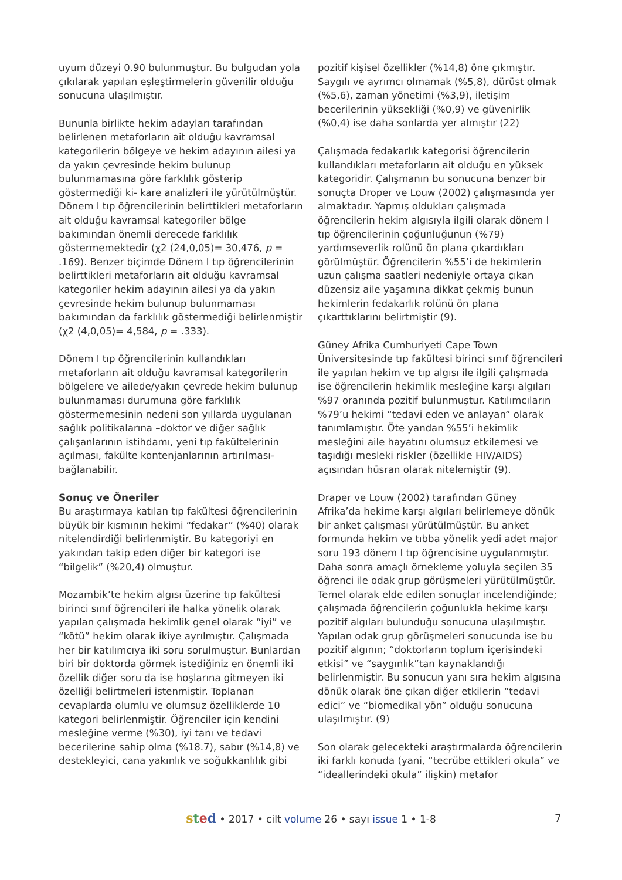uyum düzeyi 0.90 bulunmuştur. Bu bulgudan yola çıkılarak yapılan eşleştirmelerin güvenilir olduğu sonucuna ulaşılmıştır.
Bununla birlikte hekim adayları tarafından belirlenen metaforların ait olduğu kavramsal kategorilerin bölgeye ve hekim adayının ailesi ya da yakın çevresinde hekim bulunup bulunmamasına göre farklılık gösterip göstermediği ki- kare analizleri ile yürütülmüştür. Dönem I tıp öğrencilerinin belirttikleri metaforların ait olduğu kavramsal kategoriler bölge bakımından önemli derecede farklılık göstermemektedir (χ2 (24,0,05)= 30,476, p = .169). Benzer biçimde Dönem I tıp öğrencilerinin belirttikleri metaforların ait olduğu kavramsal kategoriler hekim adayının ailesi ya da yakın çevresinde hekim bulunup bulunmaması bakımından da farklılık göstermediği belirlenmiştir (χ2 (4,0,05)= 4,584, p = .333).
Dönem I tıp öğrencilerinin kullandıkları metaforların ait olduğu kavramsal kategorilerin bölgelere ve ailede/yakın çevrede hekim bulunup bulunmaması durumuna göre farklılık göstermemesinin nedeni son yıllarda uygulanan sağlık politikalarına –doktor ve diğer sağlık çalışanlarının istihdamı, yeni tıp fakültelerinin açılması, fakülte kontenjanlarının artırılması-bağlanabilir.
Sonuç ve Öneriler
Bu araştırmaya katılan tıp fakültesi öğrencilerinin büyük bir kısmının hekimi “fedakar” (%40) olarak nitelendirdiği belirlenmiştir. Bu kategoriyi en yakından takip eden diğer bir kategori ise “bilgelik” (%20,4) olmuştur.
Mozambik’te hekim algısı üzerine tıp fakültesi birinci sınıf öğrencileri ile halka yönelik olarak yapılan çalışmada hekimlik genel olarak “iyi” ve “kötü” hekim olarak ikiye ayrılmıştır. Çalışmada her bir katılımcıya iki soru sorulmuştur. Bunlardan biri bir doktorda görmek istediğiniz en önemli iki özellik diğer soru da ise hoşlarına gitmeyen iki özelliği belirtmeleri istenmiştir. Toplanan cevaplarda olumlu ve olumsuz özelliklerde 10 kategori belirlenmiştir. Öğrenciler için kendini mesleğine verme (%30), iyi tanı ve tedavi becerilerine sahip olma (%18.7), sabır (%14,8) ve destekleyici, cana yakınlık ve soğukkanlılık gibi
pozitif kişisel özellikler (%14,8) öne çıkmıştır. Saygılı ve ayrımcı olmamak (%5,8), dürüst olmak (%5,6), zaman yönetimi (%3,9), iletişim becerilerinin yüksekliği (%0,9) ve güvenirlik (%0,4) ise daha sonlarda yer almıştır (22)
Çalışmada fedakarlık kategorisi öğrencilerin kullandıkları metaforların ait olduğu en yüksek kategoridir. Çalışmanın bu sonucuna benzer bir sonuçta Droper ve Louw (2002) çalışmasında yer almaktadır. Yapmış oldukları çalışmada öğrencilerin hekim algısıyla ilgili olarak dönem I tıp öğrencilerinin çoğunluğunun (%79) yardımseverlik rolünü ön plana çıkardıkları görülmüştür. Öğrencilerin %55’i de hekimlerin uzun çalışma saatleri nedeniyle ortaya çıkan düzensiz aile yaşamına dikkat çekmiş bunun hekimlerin fedakarlık rolünü ön plana çıkarttıklarını belirtmiştir (9).
Güney Afrika Cumhuriyeti Cape Town Üniversitesinde tıp fakültesi birinci sınıf öğrencileri ile yapılan hekim ve tıp algısı ile ilgili çalışmada ise öğrencilerin hekimlik mesleğine karşı algıları %97 oranında pozitif bulunmuştur. Katılımcıların %79’u hekimi “tedavi eden ve anlayan” olarak tanımlamıştır. Öte yandan %55’i hekimlik mesleğini aile hayatını olumsuz etkilemesi ve taşıdığı mesleki riskler (özellikle HIV/AIDS) açısından hüsran olarak nitelemiştir (9).
Draper ve Louw (2002) tarafından Güney Afrika’da hekime karşı algıları belirlemeye dönük bir anket çalışması yürütülmüştür. Bu anket formunda hekim ve tıbba yönelik yedi adet major soru 193 dönem I tıp öğrencisine uygulanmıştır. Daha sonra amaçlı örnekleme yoluyla seçilen 35 öğrenci ile odak grup görüşmeleri yürütülmüştür. Temel olarak elde edilen sonuçlar incelendiğinde; çalışmada öğrencilerin çoğunlukla hekime karşı pozitif algıları bulunduğu sonucuna ulaşılmıştır. Yapılan odak grup görüşmeleri sonucunda ise bu pozitif algının; “doktorların toplum içerisindeki etkisi” ve “saygınlık”tan kaynaklandığı belirlenmiştir. Bu sonucun yanı sıra hekim algısına dönük olarak öne çıkan diğer etkilerin “tedavi edici” ve “biomedikal yön” olduğu sonucuna ulaşılmıştır. (9)
Son olarak gelecekteki araştırmalarda öğrencilerin iki farklı konuda (yani, “tecrübe ettikleri okula” ve “ideallerindeki okula” ilişkin) metafor
sted • 2017 • cilt volume 26 • sayı issue 1 • 1-8 7